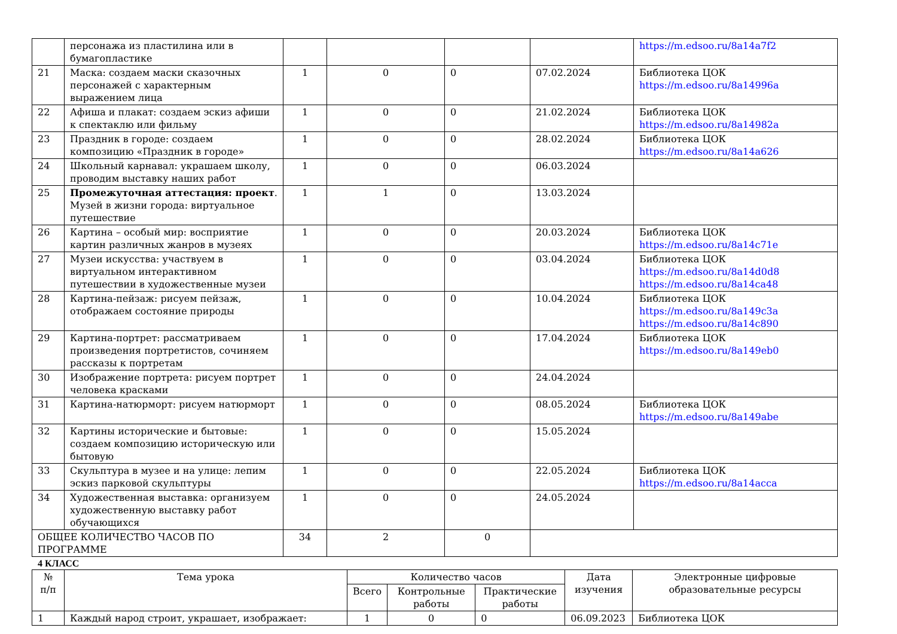| | персонажа из пластилина или в бумагопластике | | | | | https://m.edsoo.ru/8a14a7f2 |
| 21 | Маска: создаем маски сказочных персонажей с характерным выражением лица | 1 | 0 | 0 | 07.02.2024 | Библиотека ЦОК https://m.edsoo.ru/8a14996a |
| 22 | Афиша и плакат: создаем эскиз афиши к спектаклю или фильму | 1 | 0 | 0 | 21.02.2024 | Библиотека ЦОК https://m.edsoo.ru/8a14982a |
| 23 | Праздник в городе: создаем композицию «Праздник в городе» | 1 | 0 | 0 | 28.02.2024 | Библиотека ЦОК https://m.edsoo.ru/8a14a626 |
| 24 | Школьный карнавал: украшаем школу, проводим выставку наших работ | 1 | 0 | 0 | 06.03.2024 | |
| 25 | Промежуточная аттестация: проект . Музей в жизни города: виртуальное путешествие | 1 | 1 | 0 | 13.03.2024 | |
| 26 | Картина – особый мир: восприятие картин различных жанров в музеях | 1 | 0 | 0 | 20.03.2024 | Библиотека ЦОК https://m.edsoo.ru/8a14c71e |
| 27 | Музеи искусства: участвуем в виртуальном интерактивном путешествии в художественные музеи | 1 | 0 | 0 | 03.04.2024 | Библиотека ЦОК https://m.edsoo.ru/8a14d0d8 https://m.edsoo.ru/8a14ca48 |
| 28 | Картина-пейзаж: рисуем пейзаж, отображаем состояние природы | 1 | 0 | 0 | 10.04.2024 | Библиотека ЦОК https://m.edsoo.ru/8a149c3a https://m.edsoo.ru/8a14c890 |
| 29 | Картина-портрет: рассматриваем произведения портретистов, сочиняем рассказы к портретам | 1 | 0 | 0 | 17.04.2024 | Библиотека ЦОК https://m.edsoo.ru/8a149eb0 |
| 30 | Изображение портрета: рисуем портрет человека красками | 1 | 0 | 0 | 24.04.2024 | |
| 31 | Картина-натюрморт: рисуем натюрморт | 1 | 0 | 0 | 08.05.2024 | Библиотека ЦОК https://m.edsoo.ru/8a149abe |
| 32 | Картины исторические и бытовые: создаем композицию историческую или бытовую | 1 | 0 | 0 | 15.05.2024 | |
| 33 | Скульптура в музее и на улице: лепим эскиз парковой скульптуры | 1 | 0 | 0 | 22.05.2024 | Библиотека ЦОК https://m.edsoo.ru/8a14acca |
| 34 | Художественная выставка: организуем художественную выставку работ обучающихся | 1 | 0 | 0 | 24.05.2024 | |
| ОБЩЕЕ КОЛИЧЕСТВО ЧАСОВ ПО ПРОГРАММЕ | | 34 | 2 | 0 | | |
4 КЛАСС
| № п/п | Тема урока | Количество часов | | | Дата изучения | Электронные цифровые образовательные ресурсы |
| --- | --- | --- | --- | --- | --- | --- |
| | | Всего | Контрольные работы | Практические работы | | |
| 1 | Каждый народ строит, украшает, изображает: | 1 | 0 | 0 | 06.09.2023 | Библиотека ЦОК |